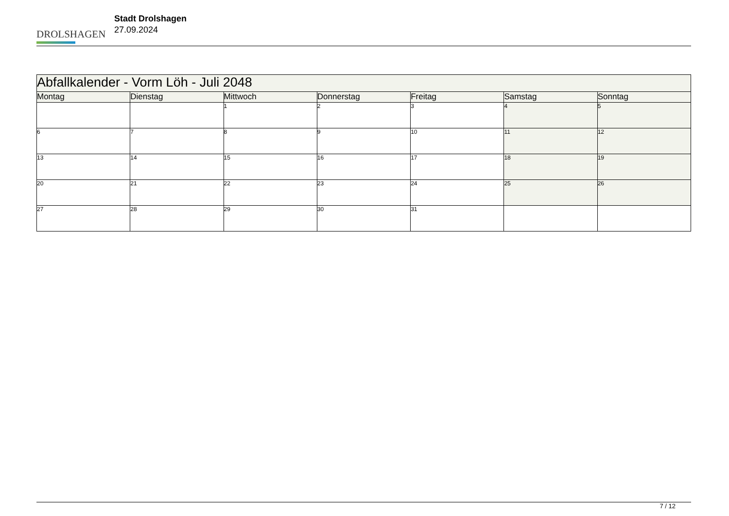DROLSHAGEN
Stadt Drolshagen
27.09.2024
| Abfallkalender - Vorm Löh - Juli 2048 | | | | | | |
| Montag | Dienstag | Mittwoch | Donnerstag | Freitag | Samstag | Sonntag |
| | | 1 | 2 | 3 | 4 | 5 |
| 6 | 7 | 8 | 9 | 10 | 11 | 12 |
| 13 | 14 | 15 | 16 | 17 | 18 | 19 |
| 20 | 21 | 22 | 23 | 24 | 25 | 26 |
| 27 | 28 | 29 | 30 | 31 | | |
7 / 12